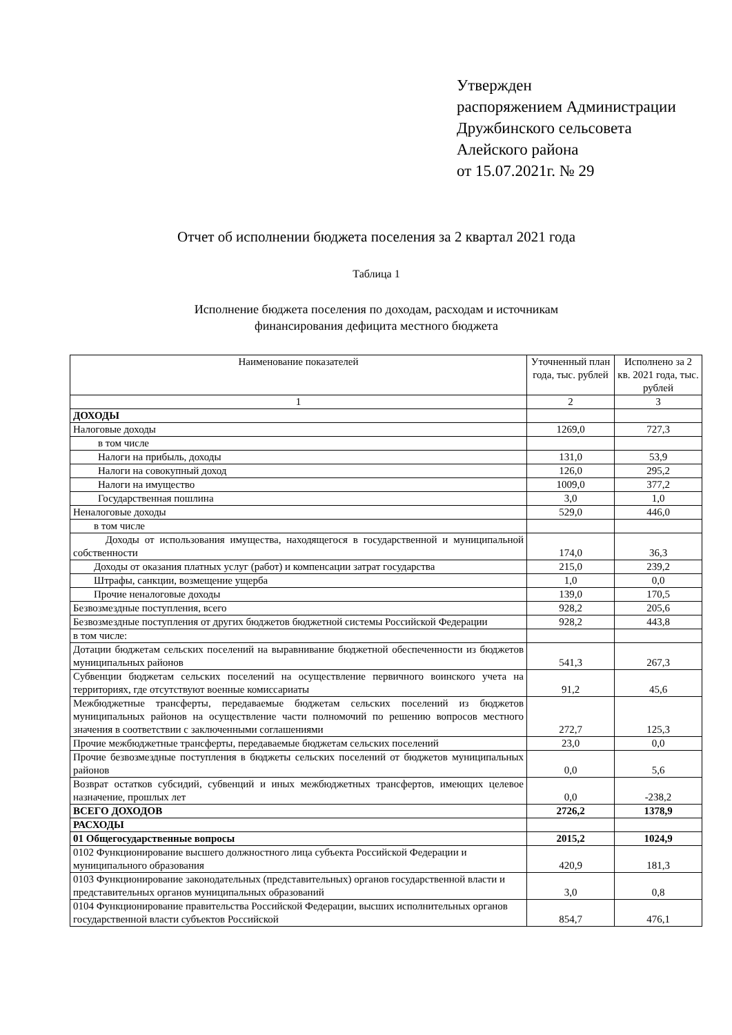Утвержден
распоряжением Администрации
Дружбинского сельсовета
Алейского района
от 15.07.2021г. № 29
Отчет об исполнении бюджета поселения за 2 квартал 2021 года
Таблица 1
Исполнение бюджета поселения по доходам, расходам и источникам
финансирования дефицита местного бюджета
| Наименование показателей | Уточненный план года, тыс. рублей | Исполнено за 2 кв. 2021 года, тыс. рублей |
| --- | --- | --- |
| 1 | 2 | 3 |
| ДОХОДЫ | | |
| Налоговые доходы | 1269,0 | 727,3 |
| в том числе | | |
| Налоги на прибыль, доходы | 131,0 | 53,9 |
| Налоги на совокупный доход | 126,0 | 295,2 |
| Налоги на имущество | 1009,0 | 377,2 |
| Государственная пошлина | 3,0 | 1,0 |
| Неналоговые доходы | 529,0 | 446,0 |
| в том числе | | |
| Доходы от использования имущества, находящегося в государственной и муниципальной собственности | 174,0 | 36,3 |
| Доходы от оказания платных услуг (работ) и компенсации затрат государства | 215,0 | 239,2 |
| Штрафы, санкции, возмещение ущерба | 1,0 | 0,0 |
| Прочие неналоговые доходы | 139,0 | 170,5 |
| Безвозмездные поступления, всего | 928,2 | 205,6 |
| Безвозмездные поступления от других бюджетов бюджетной системы Российской Федерации | 928,2 | 443,8 |
| в том числе: | | |
| Дотации бюджетам сельских поселений на выравнивание бюджетной обеспеченности из бюджетов муниципальных районов | 541,3 | 267,3 |
| Субвенции бюджетам сельских поселений на осуществление первичного воинского учета на территориях, где отсутствуют военные комиссариаты | 91,2 | 45,6 |
| Межбюджетные трансферты, передаваемые бюджетам сельских поселений из бюджетов муниципальных районов на осуществление части полномочий по решению вопросов местного значения в соответствии с заключенными соглашениями | 272,7 | 125,3 |
| Прочие межбюджетные трансферты, передаваемые бюджетам сельских поселений | 23,0 | 0,0 |
| Прочие безвозмездные поступления в бюджеты сельских поселений от бюджетов муниципальных районов | 0,0 | 5,6 |
| Возврат остатков субсидий, субвенций и иных межбюджетных трансфертов, имеющих целевое назначение, прошлых лет | 0,0 | -238,2 |
| ВСЕГО ДОХОДОВ | 2726,2 | 1378,9 |
| РАСХОДЫ | | |
| 01 Общегосударственные вопросы | 2015,2 | 1024,9 |
| 0102 Функционирование высшего должностного лица субъекта Российской Федерации и муниципального образования | 420,9 | 181,3 |
| 0103 Функционирование законодательных (представительных) органов государственной власти и представительных органов муниципальных образований | 3,0 | 0,8 |
| 0104 Функционирование правительства Российской Федерации, высших исполнительных органов государственной власти субъектов Российской | 854,7 | 476,1 |